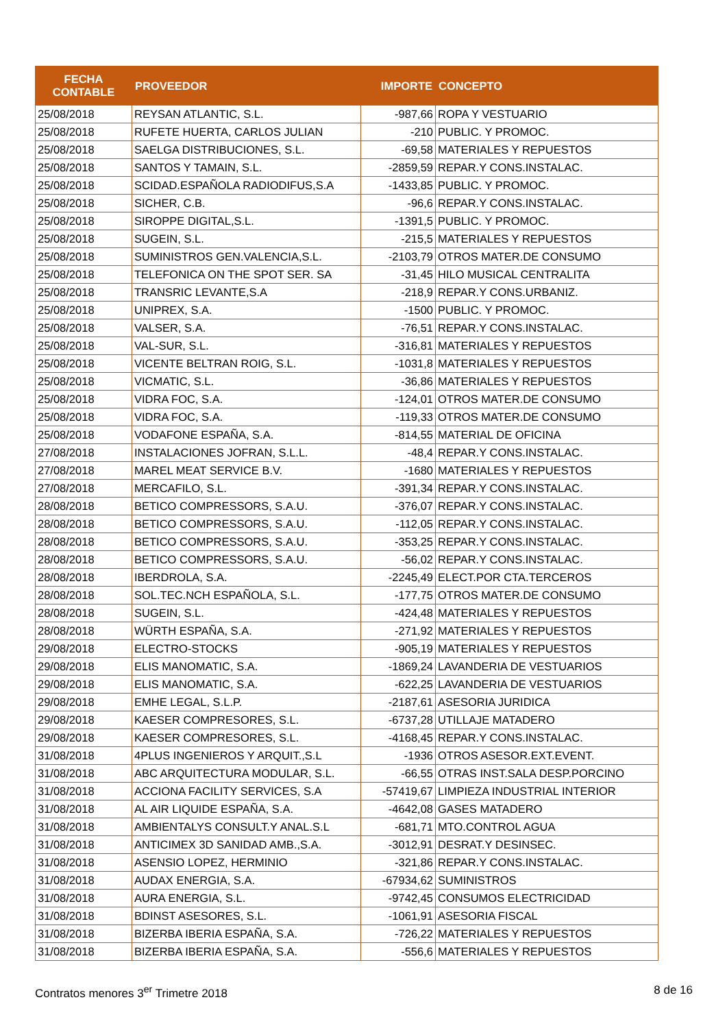| FECHA CONTABLE | PROVEEDOR | IMPORTE | CONCEPTO |
| --- | --- | --- | --- |
| 25/08/2018 | REYSAN ATLANTIC, S.L. | -987,66 | ROPA Y VESTUARIO |
| 25/08/2018 | RUFETE HUERTA, CARLOS JULIAN | -210 | PUBLIC. Y PROMOC. |
| 25/08/2018 | SAELGA DISTRIBUCIONES, S.L. | -69,58 | MATERIALES Y REPUESTOS |
| 25/08/2018 | SANTOS Y TAMAIN, S.L. | -2859,59 | REPAR.Y CONS.INSTALAC. |
| 25/08/2018 | SCIDAD.ESPAÑOLA RADIODIFUS,S.A | -1433,85 | PUBLIC. Y PROMOC. |
| 25/08/2018 | SICHER, C.B. | -96,6 | REPAR.Y CONS.INSTALAC. |
| 25/08/2018 | SIROPPE DIGITAL,S.L. | -1391,5 | PUBLIC. Y PROMOC. |
| 25/08/2018 | SUGEIN, S.L. | -215,5 | MATERIALES Y REPUESTOS |
| 25/08/2018 | SUMINISTROS GEN.VALENCIA,S.L. | -2103,79 | OTROS MATER.DE CONSUMO |
| 25/08/2018 | TELEFONICA ON THE SPOT SER. SA | -31,45 | HILO MUSICAL CENTRALITA |
| 25/08/2018 | TRANSRIC LEVANTE,S.A | -218,9 | REPAR.Y CONS.URBANIZ. |
| 25/08/2018 | UNIPREX, S.A. | -1500 | PUBLIC. Y PROMOC. |
| 25/08/2018 | VALSER, S.A. | -76,51 | REPAR.Y CONS.INSTALAC. |
| 25/08/2018 | VAL-SUR, S.L. | -316,81 | MATERIALES Y REPUESTOS |
| 25/08/2018 | VICENTE BELTRAN ROIG, S.L. | -1031,8 | MATERIALES Y REPUESTOS |
| 25/08/2018 | VICMATIC, S.L. | -36,86 | MATERIALES Y REPUESTOS |
| 25/08/2018 | VIDRA FOC, S.A. | -124,01 | OTROS MATER.DE CONSUMO |
| 25/08/2018 | VIDRA FOC, S.A. | -119,33 | OTROS MATER.DE CONSUMO |
| 25/08/2018 | VODAFONE ESPAÑA, S.A. | -814,55 | MATERIAL DE OFICINA |
| 27/08/2018 | INSTALACIONES JOFRAN, S.L.L. | -48,4 | REPAR.Y CONS.INSTALAC. |
| 27/08/2018 | MAREL MEAT SERVICE B.V. | -1680 | MATERIALES Y REPUESTOS |
| 27/08/2018 | MERCAFILO, S.L. | -391,34 | REPAR.Y CONS.INSTALAC. |
| 28/08/2018 | BETICO COMPRESSORS, S.A.U. | -376,07 | REPAR.Y CONS.INSTALAC. |
| 28/08/2018 | BETICO COMPRESSORS, S.A.U. | -112,05 | REPAR.Y CONS.INSTALAC. |
| 28/08/2018 | BETICO COMPRESSORS, S.A.U. | -353,25 | REPAR.Y CONS.INSTALAC. |
| 28/08/2018 | BETICO COMPRESSORS, S.A.U. | -56,02 | REPAR.Y CONS.INSTALAC. |
| 28/08/2018 | IBERDROLA, S.A. | -2245,49 | ELECT.POR CTA.TERCEROS |
| 28/08/2018 | SOL.TEC.NCH ESPAÑOLA, S.L. | -177,75 | OTROS MATER.DE CONSUMO |
| 28/08/2018 | SUGEIN, S.L. | -424,48 | MATERIALES Y REPUESTOS |
| 28/08/2018 | WÜRTH ESPAÑA, S.A. | -271,92 | MATERIALES Y REPUESTOS |
| 29/08/2018 | ELECTRO-STOCKS | -905,19 | MATERIALES Y REPUESTOS |
| 29/08/2018 | ELIS MANOMATIC, S.A. | -1869,24 | LAVANDERIA DE VESTUARIOS |
| 29/08/2018 | ELIS MANOMATIC, S.A. | -622,25 | LAVANDERIA DE VESTUARIOS |
| 29/08/2018 | EMHE LEGAL, S.L.P. | -2187,61 | ASESORIA JURIDICA |
| 29/08/2018 | KAESER COMPRESORES, S.L. | -6737,28 | UTILLAJE MATADERO |
| 29/08/2018 | KAESER COMPRESORES, S.L. | -4168,45 | REPAR.Y CONS.INSTALAC. |
| 31/08/2018 | 4PLUS INGENIEROS Y ARQUIT.,S.L | -1936 | OTROS ASESOR.EXT.EVENT. |
| 31/08/2018 | ABC ARQUITECTURA MODULAR, S.L. | -66,55 | OTRAS INST.SALA DESP.PORCINO |
| 31/08/2018 | ACCIONA FACILITY SERVICES, S.A | -57419,67 | LIMPIEZA INDUSTRIAL INTERIOR |
| 31/08/2018 | AL AIR LIQUIDE ESPAÑA, S.A. | -4642,08 | GASES MATADERO |
| 31/08/2018 | AMBIENTALYS CONSULT.Y ANAL.S.L | -681,71 | MTO.CONTROL AGUA |
| 31/08/2018 | ANTICIMEX 3D SANIDAD AMB.,S.A. | -3012,91 | DESRAT.Y DESINSEC. |
| 31/08/2018 | ASENSIO LOPEZ, HERMINIO | -321,86 | REPAR.Y CONS.INSTALAC. |
| 31/08/2018 | AUDAX ENERGIA, S.A. | -67934,62 | SUMINISTROS |
| 31/08/2018 | AURA ENERGIA, S.L. | -9742,45 | CONSUMOS ELECTRICIDAD |
| 31/08/2018 | BDINST ASESORES, S.L. | -1061,91 | ASESORIA FISCAL |
| 31/08/2018 | BIZERBA IBERIA ESPAÑA, S.A. | -726,22 | MATERIALES Y REPUESTOS |
| 31/08/2018 | BIZERBA IBERIA ESPAÑA, S.A. | -556,6 | MATERIALES Y REPUESTOS |
Contratos menores 3<sup>er</sup> Trimetre 2018 8 de 16